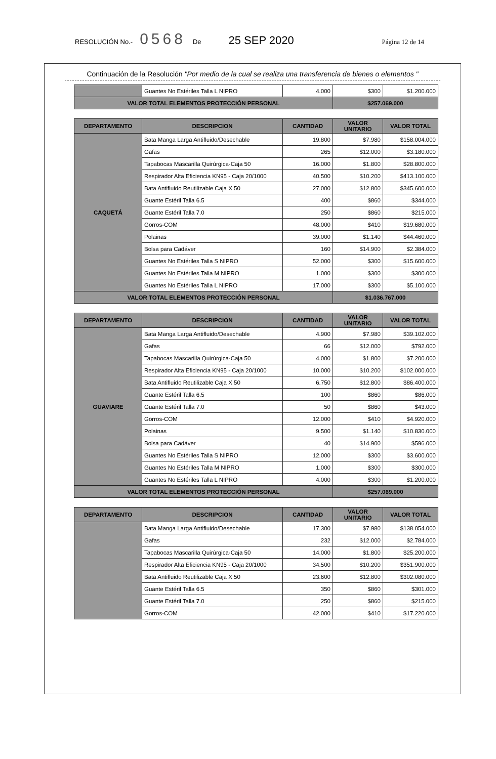RESOLUCIÓN No.- 0568 De 25 SEP 2020 Página 12 de 14
Continuación de la Resolución "Por medio de la cual se realiza una transferencia de bienes o elementos "
| | Guantes No Estériles Talla L NIPRO | 4.000 | $300 | $1.200.000 |
| VALOR TOTAL ELEMENTOS PROTECCIÓN PERSONAL | | | $257.069.000 | |
| DEPARTAMENTO | DESCRIPCION | CANTIDAD | VALOR UNITARIO | VALOR TOTAL |
| --- | --- | --- | --- | --- |
| CAQUETÁ | Bata Manga Larga Antifluido/Desechable | 19.800 | $7.980 | $158.004.000 |
| | Gafas | 265 | $12.000 | $3.180.000 |
| | Tapabocas Mascarilla Quirúrgica-Caja 50 | 16.000 | $1.800 | $28.800.000 |
| | Respirador Alta Eficiencia KN95 - Caja 20/1000 | 40.500 | $10.200 | $413.100.000 |
| | Bata Antifluido Reutilizable Caja X 50 | 27.000 | $12.800 | $345.600.000 |
| | Guante Estéril Talla 6.5 | 400 | $860 | $344.000 |
| | Guante Estéril Talla 7.0 | 250 | $860 | $215.000 |
| | Gorros-COM | 48.000 | $410 | $19.680.000 |
| | Polainas | 39.000 | $1.140 | $44.460.000 |
| | Bolsa para Cadáver | 160 | $14.900 | $2.384.000 |
| | Guantes No Estériles Talla S NIPRO | 52.000 | $300 | $15.600.000 |
| | Guantes No Estériles Talla M NIPRO | 1.000 | $300 | $300.000 |
| | Guantes No Estériles Talla L NIPRO | 17.000 | $300 | $5.100.000 |
| VALOR TOTAL ELEMENTOS PROTECCIÓN PERSONAL | | | $1.036.767.000 | |
| DEPARTAMENTO | DESCRIPCION | CANTIDAD | VALOR UNITARIO | VALOR TOTAL |
| --- | --- | --- | --- | --- |
| GUAVIARE | Bata Manga Larga Antifluido/Desechable | 4.900 | $7.980 | $39.102.000 |
| | Gafas | 66 | $12.000 | $792.000 |
| | Tapabocas Mascarilla Quirúrgica-Caja 50 | 4.000 | $1.800 | $7.200.000 |
| | Respirador Alta Eficiencia KN95 - Caja 20/1000 | 10.000 | $10.200 | $102.000.000 |
| | Bata Antifluido Reutilizable Caja X 50 | 6.750 | $12.800 | $86.400.000 |
| | Guante Estéril Talla 6.5 | 100 | $860 | $86.000 |
| | Guante Estéril Talla 7.0 | 50 | $860 | $43.000 |
| | Gorros-COM | 12.000 | $410 | $4.920.000 |
| | Polainas | 9.500 | $1.140 | $10.830.000 |
| | Bolsa para Cadáver | 40 | $14.900 | $596.000 |
| | Guantes No Estériles Talla S NIPRO | 12.000 | $300 | $3.600.000 |
| | Guantes No Estériles Talla M NIPRO | 1.000 | $300 | $300.000 |
| | Guantes No Estériles Talla L NIPRO | 4.000 | $300 | $1.200.000 |
| VALOR TOTAL ELEMENTOS PROTECCIÓN PERSONAL | | | $257.069.000 | |
| DEPARTAMENTO | DESCRIPCION | CANTIDAD | VALOR UNITARIO | VALOR TOTAL |
| --- | --- | --- | --- | --- |
| | Bata Manga Larga Antifluido/Desechable | 17.300 | $7.980 | $138.054.000 |
| | Gafas | 232 | $12.000 | $2.784.000 |
| | Tapabocas Mascarilla Quirúrgica-Caja 50 | 14.000 | $1.800 | $25.200.000 |
| | Respirador Alta Eficiencia KN95 - Caja 20/1000 | 34.500 | $10.200 | $351.900.000 |
| | Bata Antifluido Reutilizable Caja X 50 | 23.600 | $12.800 | $302.080.000 |
| | Guante Estéril Talla 6.5 | 350 | $860 | $301.000 |
| | Guante Estéril Talla 7.0 | 250 | $860 | $215.000 |
| | Gorros-COM | 42.000 | $410 | $17.220.000 |